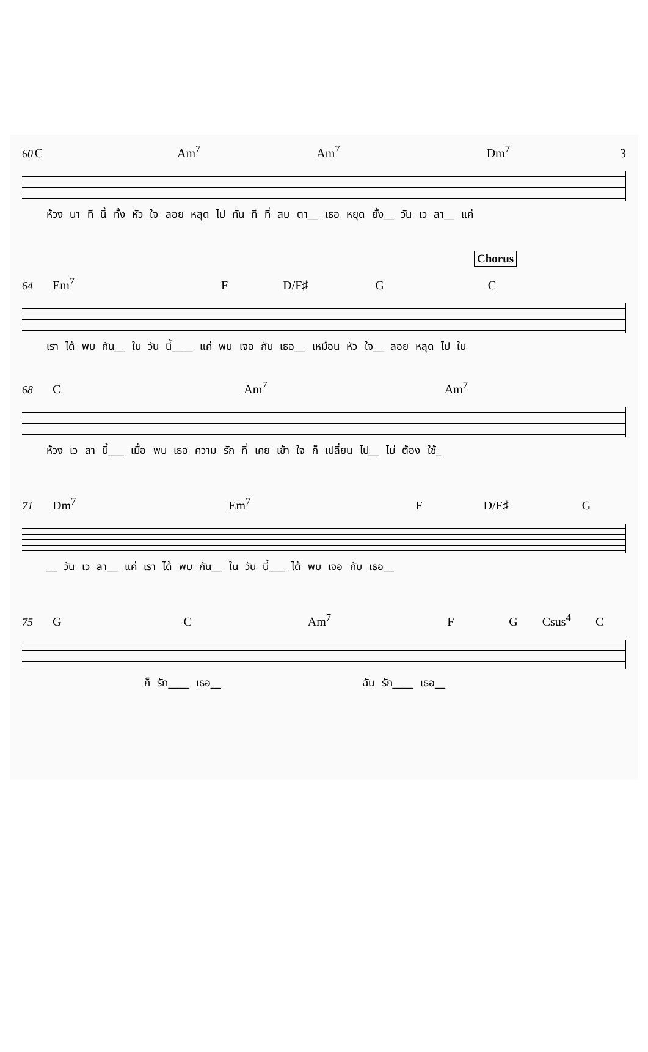60 C Am<sup>7</sup> Am<sup>7</sup> Dm<sup>7</sup> 3
ห้วง นา ที นี้ ทั้ง หัว ใจ ลอย หลุด ไป ทัน ที ที่ สบ ตา__ เธอ หยุด ยั้ง__ วัน เว ลา__ แค่
Chorus
64 Em<sup>7</sup> F D/F♯ G C
เรา ได้ พบ กัน__ ใน วัน นี้____ แค่ พบ เจอ กับ เธอ__ เหมือน หัว ใจ__ ลอย หลุด ไป ใน
68 C Am<sup>7</sup> Am<sup>7</sup>
ห้วง เว ลา นี้___ เมื่อ พบ เธอ ความ รัก ที่ เคย เข้า ใจ ก็ เปลี่ยน ไป__ ไม่ ต้อง ใช้_
71 Dm<sup>7</sup> Em<sup>7</sup> F D/F♯ G
__ วัน เว ลา__ แค่ เรา ได้ พบ กัน__ ใน วัน นี้___ ได้ พบ เจอ กับ เธอ__
75 G C Am<sup>7</sup> F G Csus<sup>4</sup> C
ก็ รัก____ เธอ__ ฉัน รัก____ เธอ__